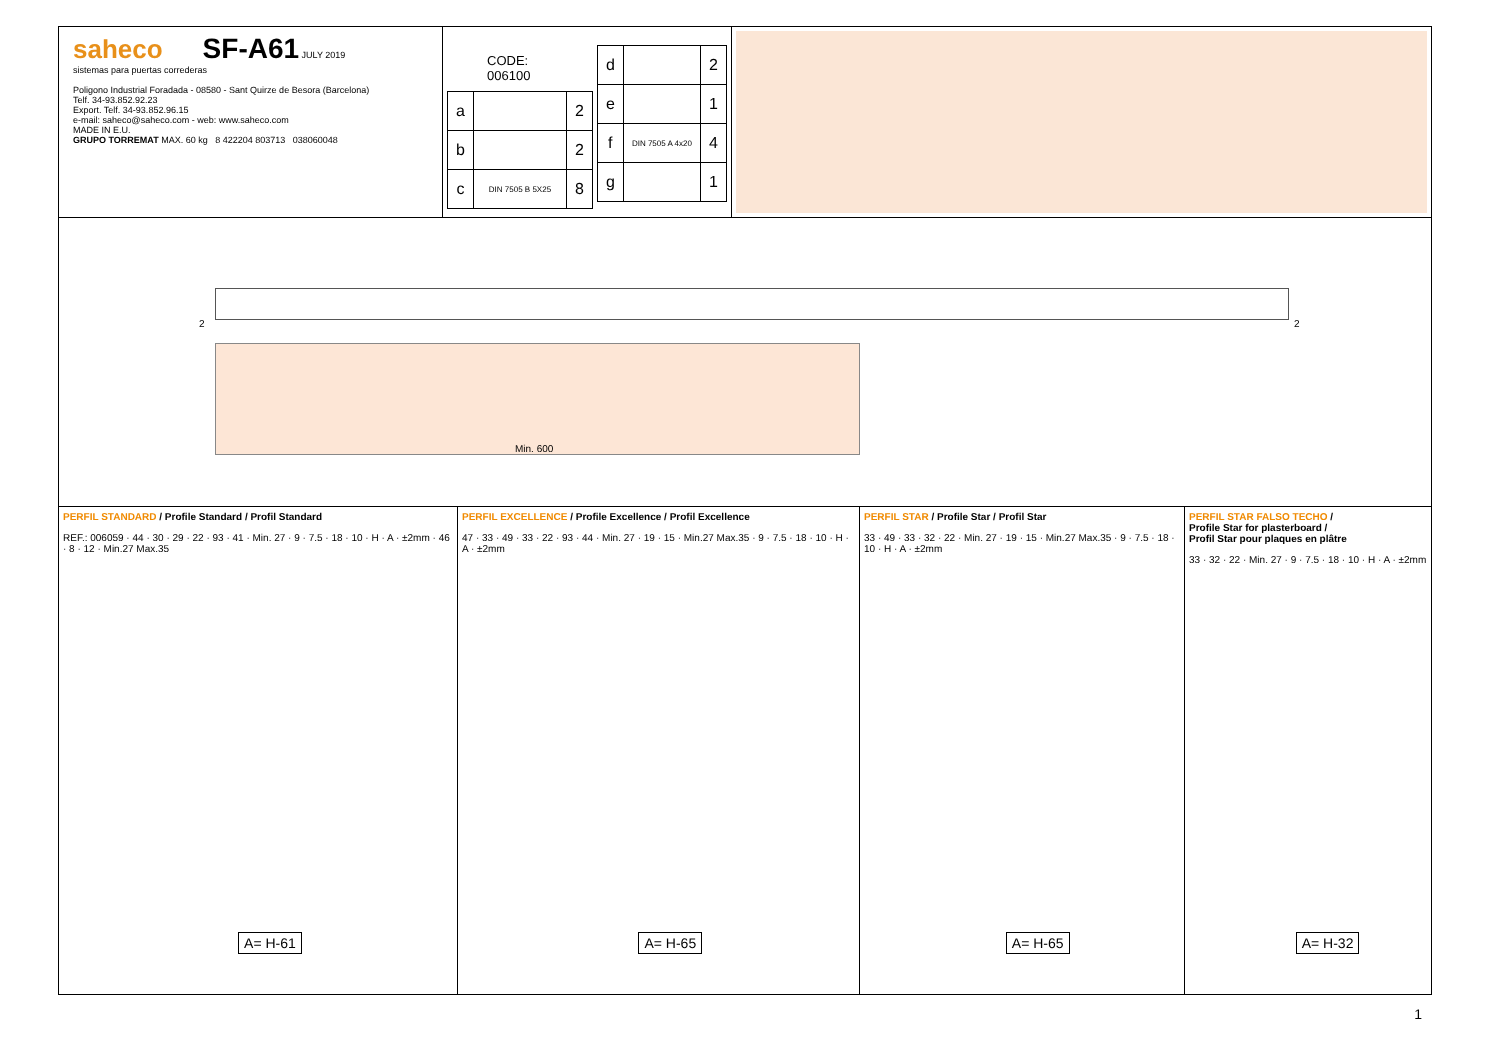saheco
SF-A61
JULY 2019
sistemas para puertas correderas
Poligono Industrial Foradada - 08580 - Sant Quirze de Besora (Barcelona)
Telf. 34-93.852.92.23
Export. Telf. 34-93.852.96.15
e-mail: saheco@saheco.com - web: www.saheco.com
MADE IN E.U.
GRUPO TORREMAT MAX. 60 kg 8 422204 803713 038060048
CODE: 006100
| a | | 2 |
| b | | 2 |
| c | DIN 7505 B 5X25 | 8 |
| d | | 2 |
| e | | 1 |
| f | DIN 7505 A 4x20 | 4 |
| g | | 1 |
2 2
Min. 600
PERFIL STANDARD / Profile Standard / Profil Standard
REF.: 006059 · 44 · 30 · 29 · 22 · 93 · 41 · Min. 27 · 9 · 7.5 · 18 · 10 · H · A · ±2mm · 46 · 8 · 12 · Min.27 Max.35
A= H-61
PERFIL EXCELLENCE / Profile Excellence / Profil Excellence
47 · 33 · 49 · 33 · 22 · 93 · 44 · Min. 27 · 19 · 15 · Min.27 Max.35 · 9 · 7.5 · 18 · 10 · H · A · ±2mm
A= H-65
PERFIL STAR / Profile Star / Profil Star
33 · 49 · 33 · 32 · 22 · Min. 27 · 19 · 15 · Min.27 Max.35 · 9 · 7.5 · 18 · 10 · H · A · ±2mm
A= H-65
PERFIL STAR FALSO TECHO /
Profile Star for plasterboard /
Profil Star pour plaques en plâtre
33 · 32 · 22 · Min. 27 · 9 · 7.5 · 18 · 10 · H · A · ±2mm
A= H-32
1